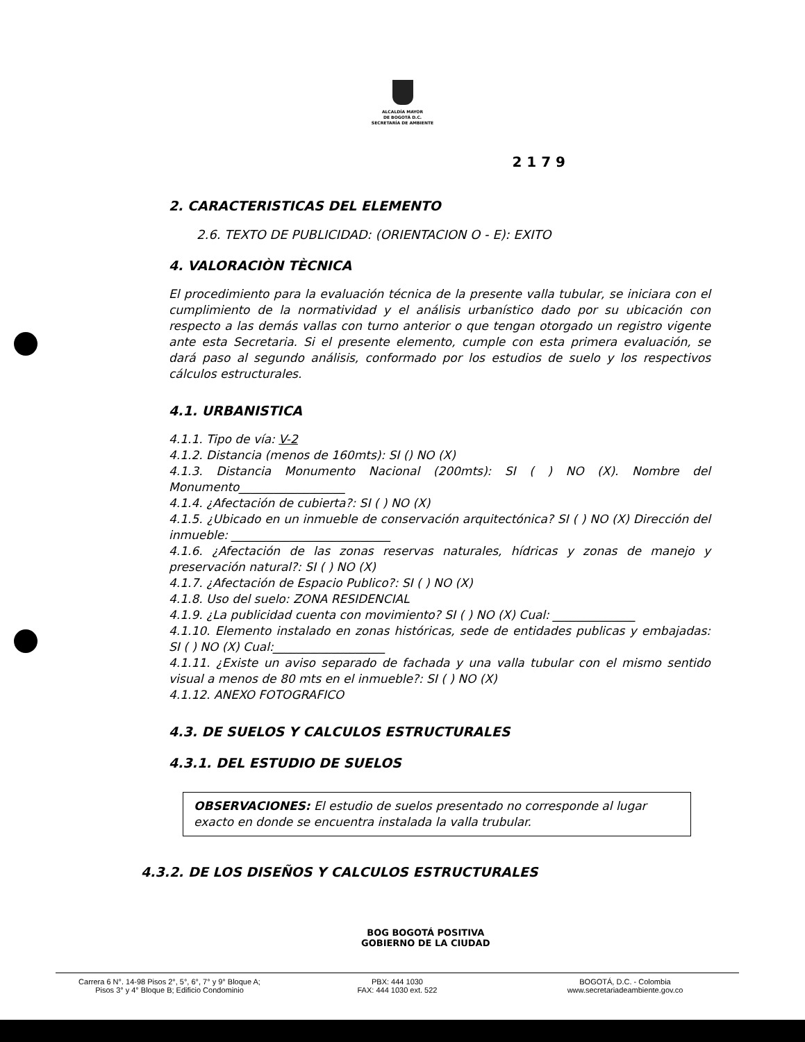ALCALDÍA MAYOR
DE BOGOTÁ D.C.
SECRETARÍA DE AMBIENTE
2 1 7 9
2. CARACTERISTICAS DEL ELEMENTO
2.6. TEXTO DE PUBLICIDAD: (ORIENTACION O - E): EXITO
4. VALORACIÒN TÈCNICA
El procedimiento para la evaluación técnica de la presente valla tubular, se iniciara con el cumplimiento de la normatividad y el análisis urbanístico dado por su ubicación con respecto a las demás vallas con turno anterior o que tengan otorgado un registro vigente ante esta Secretaria. Si el presente elemento, cumple con esta primera evaluación, se dará paso al segundo análisis, conformado por los estudios de suelo y los respectivos cálculos estructurales.
4.1. URBANISTICA
4.1.1. Tipo de vía: V-2
4.1.2. Distancia (menos de 160mts): SI () NO (X)
4.1.3. Distancia Monumento Nacional (200mts): SI ( ) NO (X). Nombre del Monumento__________________
4.1.4. ¿Afectación de cubierta?: SI ( ) NO (X)
4.1.5. ¿Ubicado en un inmueble de conservación arquitectónica? SI ( ) NO (X) Dirección del inmueble: ___________________________
4.1.6. ¿Afectación de las zonas reservas naturales, hídricas y zonas de manejo y preservación natural?: SI ( ) NO (X)
4.1.7. ¿Afectación de Espacio Publico?: SI ( ) NO (X)
4.1.8. Uso del suelo: ZONA RESIDENCIAL
4.1.9. ¿La publicidad cuenta con movimiento? SI ( ) NO (X) Cual: ______________
4.1.10. Elemento instalado en zonas históricas, sede de entidades publicas y embajadas: SI ( ) NO (X) Cual:___________________
4.1.11. ¿Existe un aviso separado de fachada y una valla tubular con el mismo sentido visual a menos de 80 mts en el inmueble?: SI ( ) NO (X)
4.1.12. ANEXO FOTOGRAFICO
4.3. DE SUELOS Y CALCULOS ESTRUCTURALES
4.3.1. DEL ESTUDIO DE SUELOS
OBSERVACIONES: El estudio de suelos presentado no corresponde al lugar exacto en donde se encuentra instalada la valla trubular.
4.3.2. DE LOS DISEÑOS Y CALCULOS ESTRUCTURALES
BOG BOGOTÁ POSITIVA
GOBIERNO DE LA CIUDAD
Carrera 6 N°. 14-98 Pisos 2°, 5°, 6°, 7° y 9° Bloque A;
Pisos 3° y 4° Bloque B; Edificio Condominio
PBX: 444 1030
FAX: 444 1030 ext. 522
BOGOTÁ, D.C. - Colombia
www.secretariadeambiente.gov.co